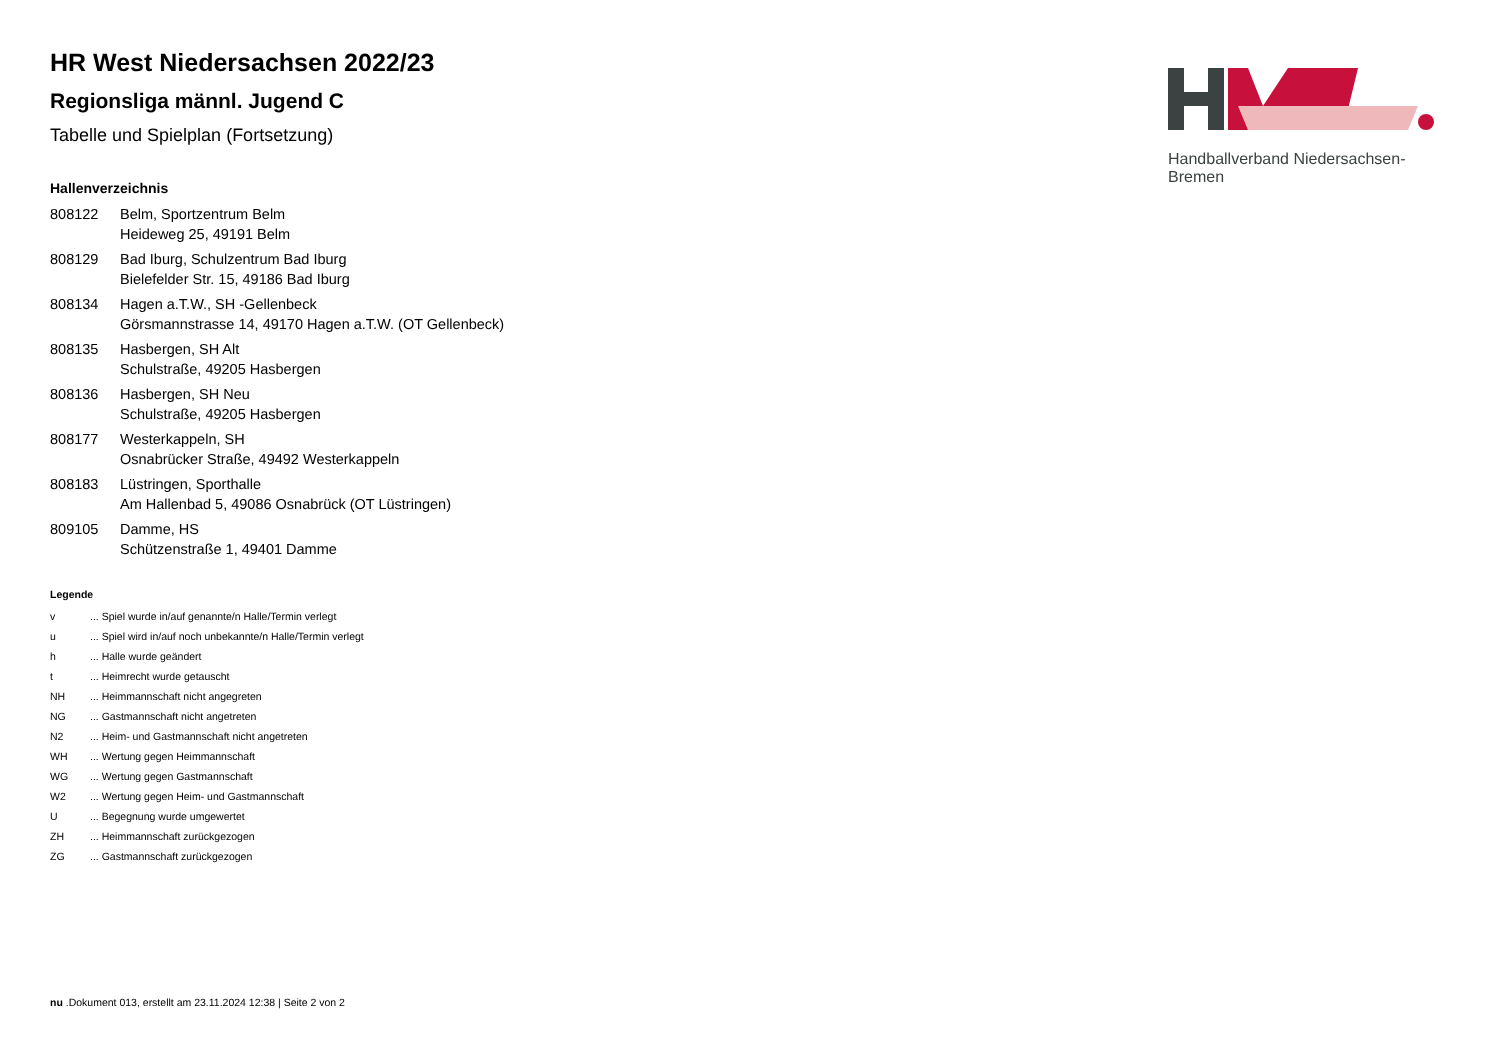Handballverband Niedersachsen-Bremen
HR West Niedersachsen 2022/23
Regionsliga männl. Jugend C
Tabelle und Spielplan (Fortsetzung)
Hallenverzeichnis
| 808122 | Belm, Sportzentrum Belm Heideweg 25, 49191 Belm |
| 808129 | Bad Iburg, Schulzentrum Bad Iburg Bielefelder Str. 15, 49186 Bad Iburg |
| 808134 | Hagen a.T.W., SH -Gellenbeck Görsmannstrasse 14, 49170 Hagen a.T.W. (OT Gellenbeck) |
| 808135 | Hasbergen, SH Alt Schulstraße, 49205 Hasbergen |
| 808136 | Hasbergen, SH Neu Schulstraße, 49205 Hasbergen |
| 808177 | Westerkappeln, SH Osnabrücker Straße, 49492 Westerkappeln |
| 808183 | Lüstringen, Sporthalle Am Hallenbad 5, 49086 Osnabrück (OT Lüstringen) |
| 809105 | Damme, HS Schützenstraße 1, 49401 Damme |
Legende
| v | ... Spiel wurde in/auf genannte/n Halle/Termin verlegt |
| u | ... Spiel wird in/auf noch unbekannte/n Halle/Termin verlegt |
| h | ... Halle wurde geändert |
| t | ... Heimrecht wurde getauscht |
| NH | ... Heimmannschaft nicht angegreten |
| NG | ... Gastmannschaft nicht angetreten |
| N2 | ... Heim- und Gastmannschaft nicht angetreten |
| WH | ... Wertung gegen Heimmannschaft |
| WG | ... Wertung gegen Gastmannschaft |
| W2 | ... Wertung gegen Heim- und Gastmannschaft |
| U | ... Begegnung wurde umgewertet |
| ZH | ... Heimmannschaft zurückgezogen |
| ZG | ... Gastmannschaft zurückgezogen |
nu .Dokument 013, erstellt am 23.11.2024 12:38 | Seite 2 von 2